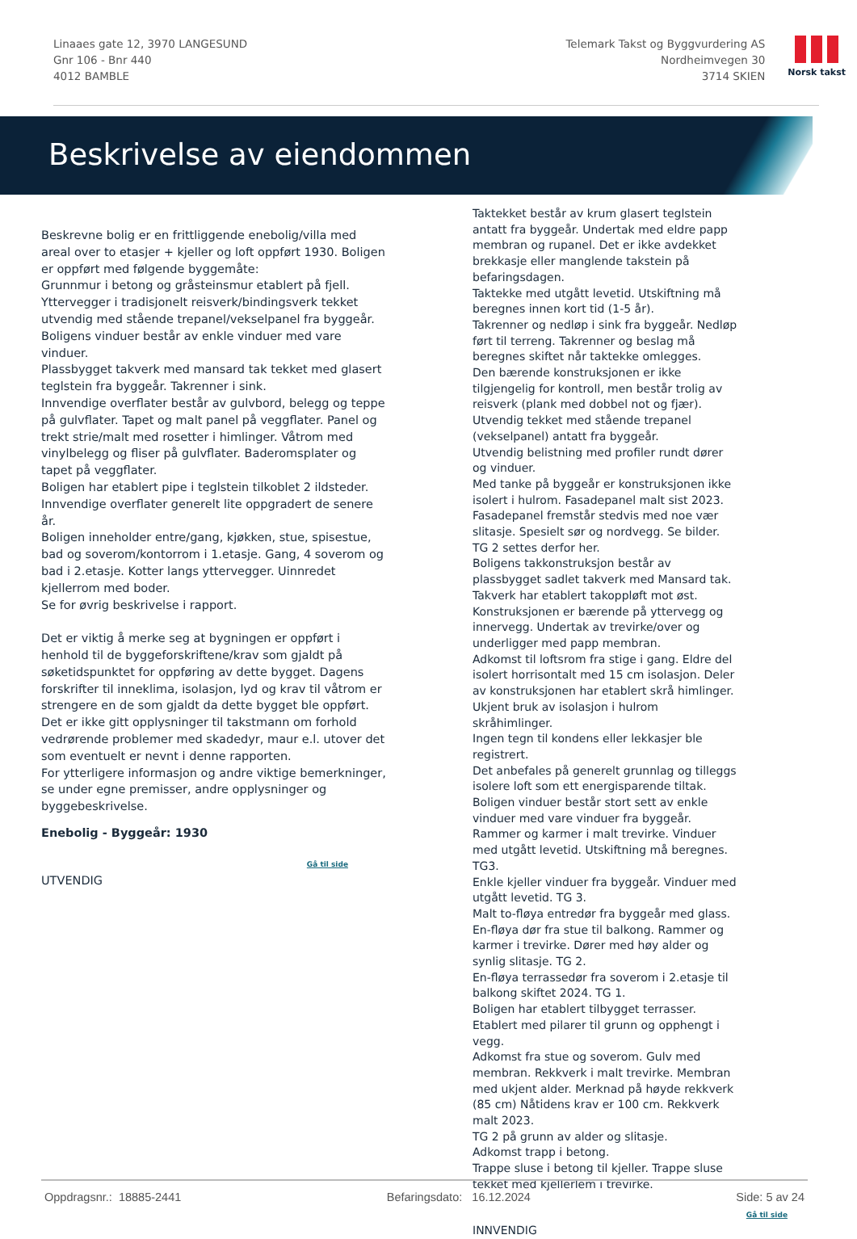Linaaes gate 12, 3970 LANGESUND
Gnr 106 - Bnr 440
4012 BAMBLE
Telemark Takst og Byggvurdering AS
Nordheimvegen 30
3714 SKIEN
Norsk takst
Beskrivelse av eiendommen
Beskrevne bolig er en frittliggende enebolig/villa med areal over to etasjer + kjeller og loft oppført 1930. Boligen er oppført med følgende byggemåte:
Grunnmur i betong og gråsteinsmur etablert på fjell.
Yttervegger i tradisjonelt reisverk/bindingsverk tekket utvendig med stående trepanel/vekselpanel fra byggeår.
Boligens vinduer består av enkle vinduer med vare vinduer.
Plassbygget takverk med mansard tak tekket med glasert teglstein fra byggeår. Takrenner i sink.
Innvendige overflater består av gulvbord, belegg og teppe på gulvflater. Tapet og malt panel på veggflater. Panel og trekt strie/malt med rosetter i himlinger. Våtrom med vinylbelegg og fliser på gulvflater. Baderomsplater og tapet på veggflater.
Boligen har etablert pipe i teglstein tilkoblet 2 ildsteder.
Innvendige overflater generelt lite oppgradert de senere år.
Boligen inneholder entre/gang, kjøkken, stue, spisestue, bad og soverom/kontorrom i 1.etasje. Gang, 4 soverom og bad i 2.etasje. Kotter langs yttervegger. Uinnredet kjellerrom med boder.
Se for øvrig beskrivelse i rapport.
Det er viktig å merke seg at bygningen er oppført i henhold til de byggeforskriftene/krav som gjaldt på søketidspunktet for oppføring av dette bygget. Dagens forskrifter til inneklima, isolasjon, lyd og krav til våtrom er strengere en de som gjaldt da dette bygget ble oppført. Det er ikke gitt opplysninger til takstmann om forhold vedrørende problemer med skadedyr, maur e.l. utover det som eventuelt er nevnt i denne rapporten.
For ytterligere informasjon og andre viktige bemerkninger, se under egne premisser, andre opplysninger og byggebeskrivelse.
Enebolig - Byggeår: 1930
Gå til side
UTVENDIG
Taktekket består av krum glasert teglstein antatt fra byggeår. Undertak med eldre papp membran og rupanel. Det er ikke avdekket brekkasje eller manglende takstein på befaringsdagen.
Taktekke med utgått levetid. Utskiftning må beregnes innen kort tid (1-5 år).
Takrenner og nedløp i sink fra byggeår. Nedløp ført til terreng. Takrenner og beslag må beregnes skiftet når taktekke omlegges.
Den bærende konstruksjonen er ikke tilgjengelig for kontroll, men består trolig av reisverk (plank med dobbel not og fjær). Utvendig tekket med stående trepanel (vekselpanel) antatt fra byggeår.
Utvendig belistning med profiler rundt dører og vinduer.
Med tanke på byggeår er konstruksjonen ikke isolert i hulrom. Fasadepanel malt sist 2023.
Fasadepanel fremstår stedvis med noe vær slitasje. Spesielt sør og nordvegg. Se bilder. TG 2 settes derfor her.
Boligens takkonstruksjon består av plassbygget sadlet takverk med Mansard tak. Takverk har etablert takoppløft mot øst. Konstruksjonen er bærende på yttervegg og innervegg. Undertak av trevirke/over og underligger med papp membran.
Adkomst til loftsrom fra stige i gang. Eldre del isolert horrisontalt med 15 cm isolasjon. Deler av konstruksjonen har etablert skrå himlinger.
Ukjent bruk av isolasjon i hulrom skråhimlinger.
Ingen tegn til kondens eller lekkasjer ble registrert.
Det anbefales på generelt grunnlag og tilleggs isolere loft som ett energisparende tiltak.
Boligen vinduer består stort sett av enkle vinduer med vare vinduer fra byggeår. Rammer og karmer i malt trevirke. Vinduer med utgått levetid. Utskiftning må beregnes. TG3.
Enkle kjeller vinduer fra byggeår. Vinduer med utgått levetid. TG 3.
Malt to-fløya entredør fra byggeår med glass. En-fløya dør fra stue til balkong. Rammer og karmer i trevirke. Dører med høy alder og synlig slitasje. TG 2.
En-fløya terrassedør fra soverom i 2.etasje til balkong skiftet 2024. TG 1.
Boligen har etablert tilbygget terrasser. Etablert med pilarer til grunn og opphengt i vegg.
Adkomst fra stue og soverom. Gulv med membran. Rekkverk i malt trevirke. Membran med ukjent alder. Merknad på høyde rekkverk (85 cm) Nåtidens krav er 100 cm. Rekkverk malt 2023.
TG 2 på grunn av alder og slitasje.
Adkomst trapp i betong.
Trappe sluse i betong til kjeller. Trappe sluse tekket med kjellerlem i trevirke.
Gå til side
INNVENDIG
Oppdragsnr.: 18885-2441 Befaringsdato: 16.12.2024 Side: 5 av 24